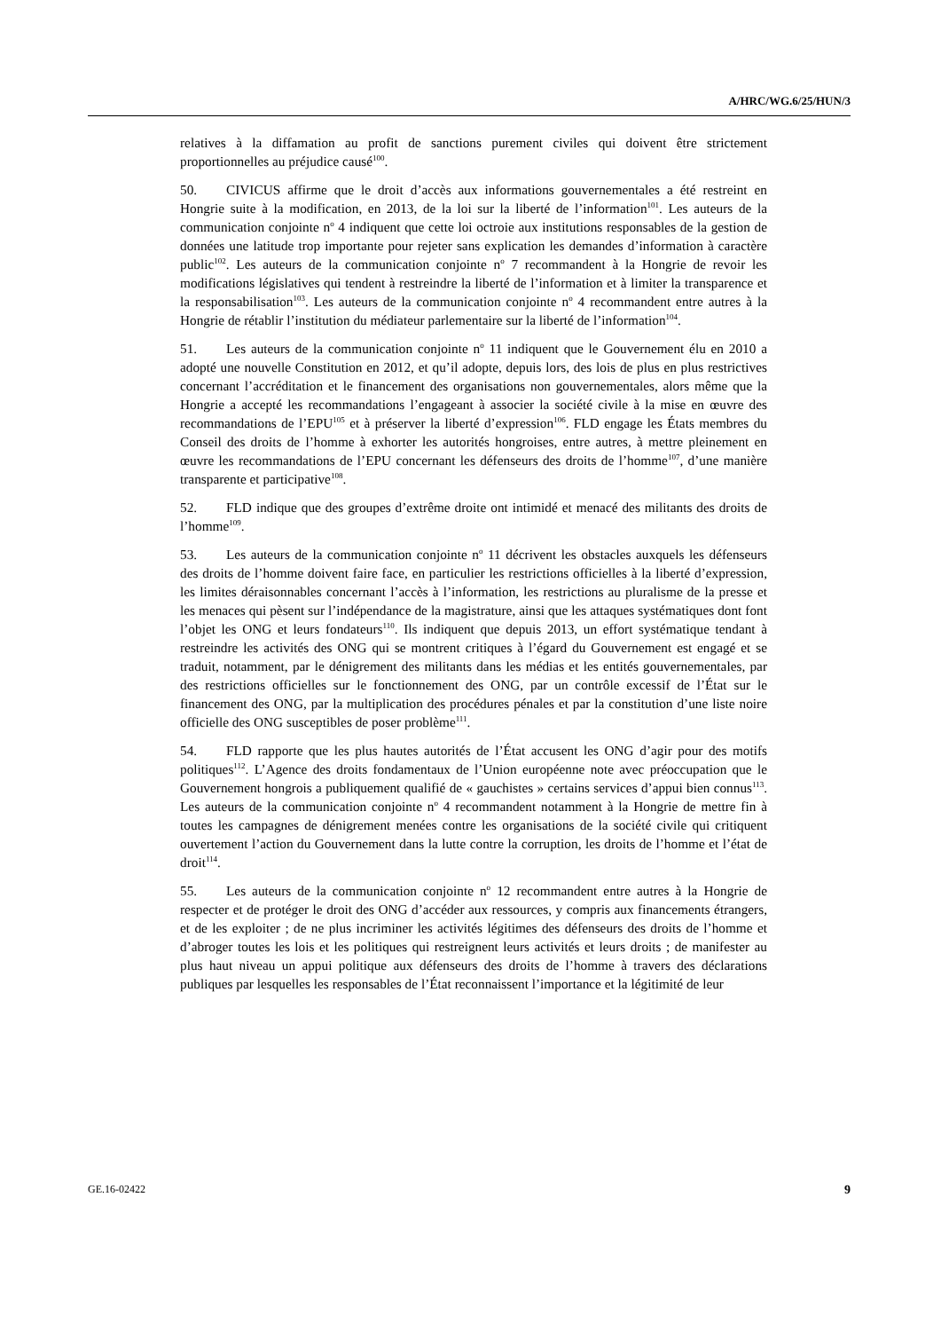A/HRC/WG.6/25/HUN/3
relatives à la diffamation au profit de sanctions purement civiles qui doivent être strictement proportionnelles au préjudice causé<sup>100</sup>.
50. CIVICUS affirme que le droit d’accès aux informations gouvernementales a été restreint en Hongrie suite à la modification, en 2013, de la loi sur la liberté de l’information<sup>101</sup>. Les auteurs de la communication conjointe n<sup>o</sup> 4 indiquent que cette loi octroie aux institutions responsables de la gestion de données une latitude trop importante pour rejeter sans explication les demandes d’information à caractère public<sup>102</sup>. Les auteurs de la communication conjointe n<sup>o</sup> 7 recommandent à la Hongrie de revoir les modifications législatives qui tendent à restreindre la liberté de l’information et à limiter la transparence et la responsabilisation<sup>103</sup>. Les auteurs de la communication conjointe n<sup>o</sup> 4 recommandent entre autres à la Hongrie de rétablir l’institution du médiateur parlementaire sur la liberté de l’information<sup>104</sup>.
51. Les auteurs de la communication conjointe n<sup>o</sup> 11 indiquent que le Gouvernement élu en 2010 a adopté une nouvelle Constitution en 2012, et qu’il adopte, depuis lors, des lois de plus en plus restrictives concernant l’accréditation et le financement des organisations non gouvernementales, alors même que la Hongrie a accepté les recommandations l’engageant à associer la société civile à la mise en œuvre des recommandations de l’EPU<sup>105</sup> et à préserver la liberté d’expression<sup>106</sup>. FLD engage les États membres du Conseil des droits de l’homme à exhorter les autorités hongroises, entre autres, à mettre pleinement en œuvre les recommandations de l’EPU concernant les défenseurs des droits de l’homme<sup>107</sup>, d’une manière transparente et participative<sup>108</sup>.
52. FLD indique que des groupes d’extrême droite ont intimidé et menacé des militants des droits de l’homme<sup>109</sup>.
53. Les auteurs de la communication conjointe n<sup>o</sup> 11 décrivent les obstacles auxquels les défenseurs des droits de l’homme doivent faire face, en particulier les restrictions officielles à la liberté d’expression, les limites déraisonnables concernant l’accès à l’information, les restrictions au pluralisme de la presse et les menaces qui pèsent sur l’indépendance de la magistrature, ainsi que les attaques systématiques dont font l’objet les ONG et leurs fondateurs<sup>110</sup>. Ils indiquent que depuis 2013, un effort systématique tendant à restreindre les activités des ONG qui se montrent critiques à l’égard du Gouvernement est engagé et se traduit, notamment, par le dénigrement des militants dans les médias et les entités gouvernementales, par des restrictions officielles sur le fonctionnement des ONG, par un contrôle excessif de l’État sur le financement des ONG, par la multiplication des procédures pénales et par la constitution d’une liste noire officielle des ONG susceptibles de poser problème<sup>111</sup>.
54. FLD rapporte que les plus hautes autorités de l’État accusent les ONG d’agir pour des motifs politiques<sup>112</sup>. L’Agence des droits fondamentaux de l’Union européenne note avec préoccupation que le Gouvernement hongrois a publiquement qualifié de « gauchistes » certains services d’appui bien connus<sup>113</sup>. Les auteurs de la communication conjointe n<sup>o</sup> 4 recommandent notamment à la Hongrie de mettre fin à toutes les campagnes de dénigrement menées contre les organisations de la société civile qui critiquent ouvertement l’action du Gouvernement dans la lutte contre la corruption, les droits de l’homme et l’état de droit<sup>114</sup>.
55. Les auteurs de la communication conjointe n<sup>o</sup> 12 recommandent entre autres à la Hongrie de respecter et de protéger le droit des ONG d’accéder aux ressources, y compris aux financements étrangers, et de les exploiter ; de ne plus incriminer les activités légitimes des défenseurs des droits de l’homme et d’abroger toutes les lois et les politiques qui restreignent leurs activités et leurs droits ; de manifester au plus haut niveau un appui politique aux défenseurs des droits de l’homme à travers des déclarations publiques par lesquelles les responsables de l’État reconnaissent l’importance et la légitimité de leur
GE.16-02422 9